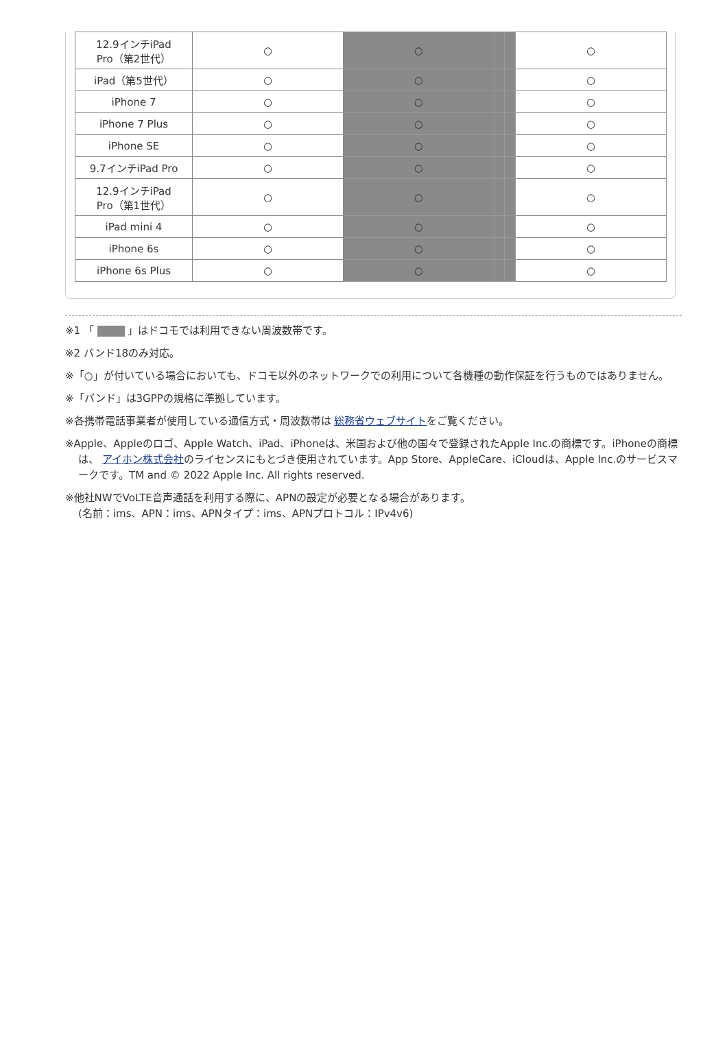| 12.9インチiPad Pro（第2世代） | ○ | ○ | | | ○ |
| iPad（第5世代） | ○ | ○ | | | ○ |
| iPhone 7 | ○ | ○ | | | ○ |
| iPhone 7 Plus | ○ | ○ | | | ○ |
| iPhone SE | ○ | ○ | | | ○ |
| 9.7インチiPad Pro | ○ | ○ | | | ○ |
| 12.9インチiPad Pro（第1世代） | ○ | ○ | | | ○ |
| iPad mini 4 | ○ | ○ | | | ○ |
| iPhone 6s | ○ | ○ | | | ○ |
| iPhone 6s Plus | ○ | ○ | | | ○ |
※1 「 」はドコモでは利用できない周波数帯です。
※2 バンド18のみ対応。
※「○」が付いている場合においても、ドコモ以外のネットワークでの利用について各機種の動作保証を行うものではありません。
※「バンド」は3GPPの規格に準拠しています。
※各携帯電話事業者が使用している通信方式・周波数帯は 総務省ウェブサイトをご覧ください。
※Apple、Appleのロゴ、Apple Watch、iPad、iPhoneは、米国および他の国々で登録されたApple Inc.の商標です。iPhoneの商標は、 アイホン株式会社のライセンスにもとづき使用されています。App Store、AppleCare、iCloudは、Apple Inc.のサービスマークです。TM and © 2022 Apple Inc. All rights reserved.
※他社NWでVoLTE音声通話を利用する際に、APNの設定が必要となる場合があります。
(名前：ims、APN：ims、APNタイプ：ims、APNプロトコル：IPv4v6)